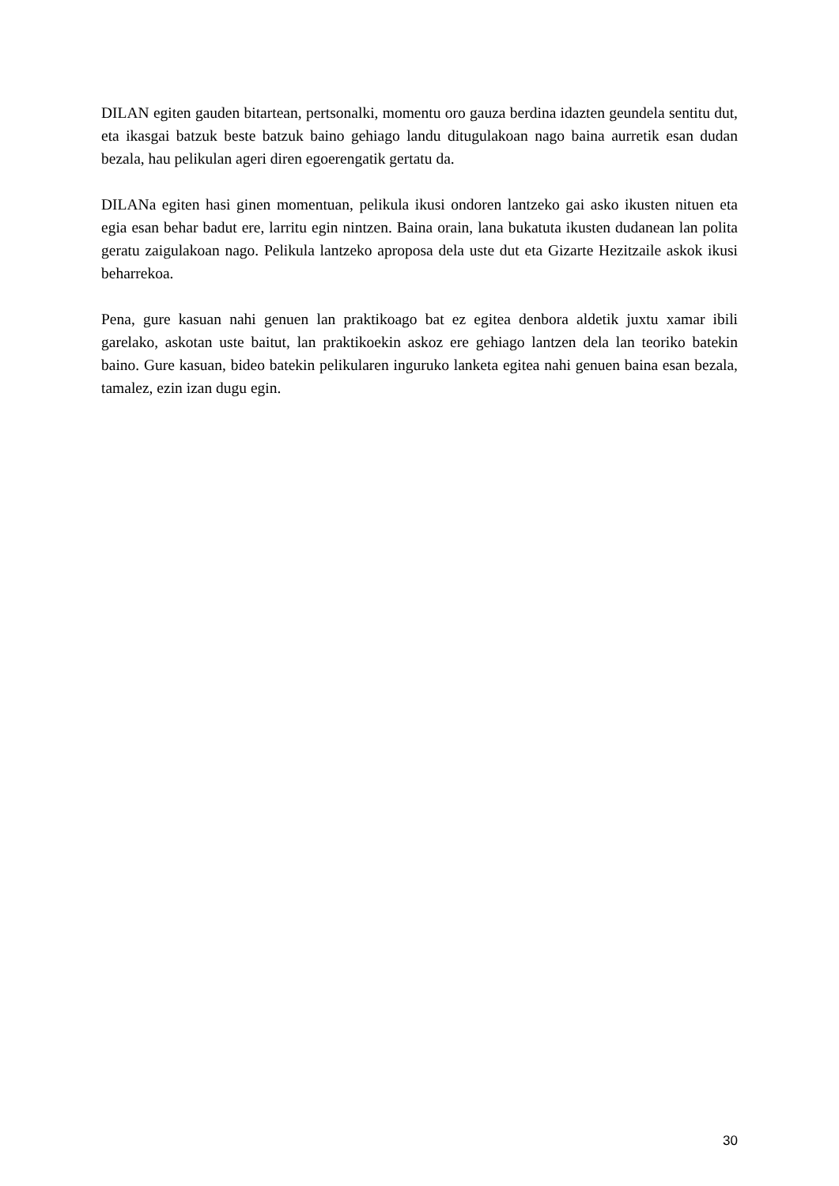DILAN egiten gauden bitartean, pertsonalki, momentu oro gauza berdina idazten geundela sentitu dut, eta ikasgai batzuk beste batzuk baino gehiago landu ditugulakoan nago baina aurretik esan dudan bezala, hau pelikulan ageri diren egoerengatik gertatu da.
DILANa egiten hasi ginen momentuan, pelikula ikusi ondoren lantzeko gai asko ikusten nituen eta egia esan behar badut ere, larritu egin nintzen. Baina orain, lana bukatuta ikusten dudanean lan polita geratu zaigulakoan nago. Pelikula lantzeko aproposa dela uste dut eta Gizarte Hezitzaile askok ikusi beharrekoa.
Pena, gure kasuan nahi genuen lan praktikoago bat ez egitea denbora aldetik juxtu xamar ibili garelako, askotan uste baitut, lan praktikoekin askoz ere gehiago lantzen dela lan teoriko batekin baino. Gure kasuan, bideo batekin pelikularen inguruko lanketa egitea nahi genuen baina esan bezala, tamalez, ezin izan dugu egin.
30